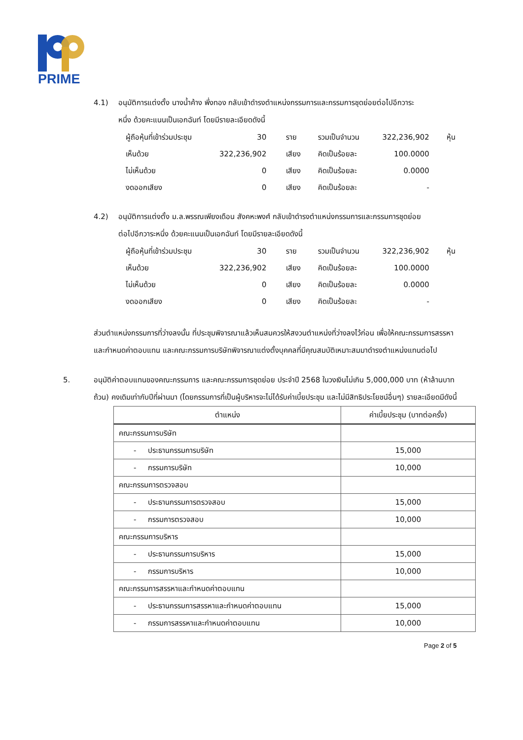PRIME
4.1) อนุมัติการแต่งตั้ง นางน้ำค้าง พึ่งทอง กลับเข้าดำรงตำแหน่งกรรมการและกรรมการชุดย่อยต่อไปอีกวาระ
หนึ่ง ด้วยคะแนนเป็นเอกฉันท์ โดยมีรายละเอียดดังนี้
| ผู้ถือหุ้นที่เข้าร่วมประชุม | 30 | ราย | รวมเป็นจำนวน | 322,236,902 | หุ้น |
| เห็นด้วย | 322,236,902 | เสียง | คิดเป็นร้อยละ | 100.0000 | |
| ไม่เห็นด้วย | 0 | เสียง | คิดเป็นร้อยละ | 0.0000 | |
| งดออกเสียง | 0 | เสียง | คิดเป็นร้อยละ | - | |
4.2) อนุมัติการแต่งตั้ง ม.ล.พรรณเพียงเดือน สังคหะพงศ์ กลับเข้าดำรงตำแหน่งกรรมการและกรรมการชุดย่อย
ต่อไปอีกวาระหนึ่ง ด้วยคะแนนเป็นเอกฉันท์ โดยมีรายละเอียดดังนี้
| ผู้ถือหุ้นที่เข้าร่วมประชุม | 30 | ราย | รวมเป็นจำนวน | 322,236,902 | หุ้น |
| เห็นด้วย | 322,236,902 | เสียง | คิดเป็นร้อยละ | 100.0000 | |
| ไม่เห็นด้วย | 0 | เสียง | คิดเป็นร้อยละ | 0.0000 | |
| งดออกเสียง | 0 | เสียง | คิดเป็นร้อยละ | - | |
ส่วนตำแหน่งกรรมการที่ว่างลงนั้น ที่ประชุมพิจารณาแล้วเห็นสมควรให้สงวนตำแหน่งที่ว่างลงไว้ก่อน เพื่อให้คณะกรรมการสรรหาและกำหนดค่าตอบแทน และคณะกรรมการบริษัทพิจารณาแต่งตั้งบุคคลที่มีคุณสมบัติเหมาะสมมาดำรงตำแหน่งแทนต่อไป
5. อนุมัติค่าตอบแทนของคณะกรรมการ และคณะกรรมการชุดย่อย ประจำปี 2568 ในวงเงินไม่เกิน 5,000,000 บาท (ห้าล้านบาทถ้วน) คงเดิมเท่ากับปีที่ผ่านมา (โดยกรรมการที่เป็นผู้บริหารจะไม่ได้รับค่าเบี้ยประชุม และไม่มีสิทธิประโยชน์อื่นๆ) รายละเอียดมีดังนี้
| ตำแหน่ง | ค่าเบี้ยประชุม (บาทต่อครั้ง) |
| --- | --- |
| คณะกรรมการบริษัท | |
| - ประธานกรรมการบริษัท | 15,000 |
| - กรรมการบริษัท | 10,000 |
| คณะกรรมการตรวจสอบ | |
| - ประธานกรรมการตรวจสอบ | 15,000 |
| - กรรมการตรวจสอบ | 10,000 |
| คณะกรรมการบริหาร | |
| - ประธานกรรมการบริหาร | 15,000 |
| - กรรมการบริหาร | 10,000 |
| คณะกรรมการสรรหาและกำหนดค่าตอบแทน | |
| - ประธานกรรมการสรรหาและกำหนดค่าตอบแทน | 15,000 |
| - กรรมการสรรหาและกำหนดค่าตอบแทน | 10,000 |
Page 2 of 5